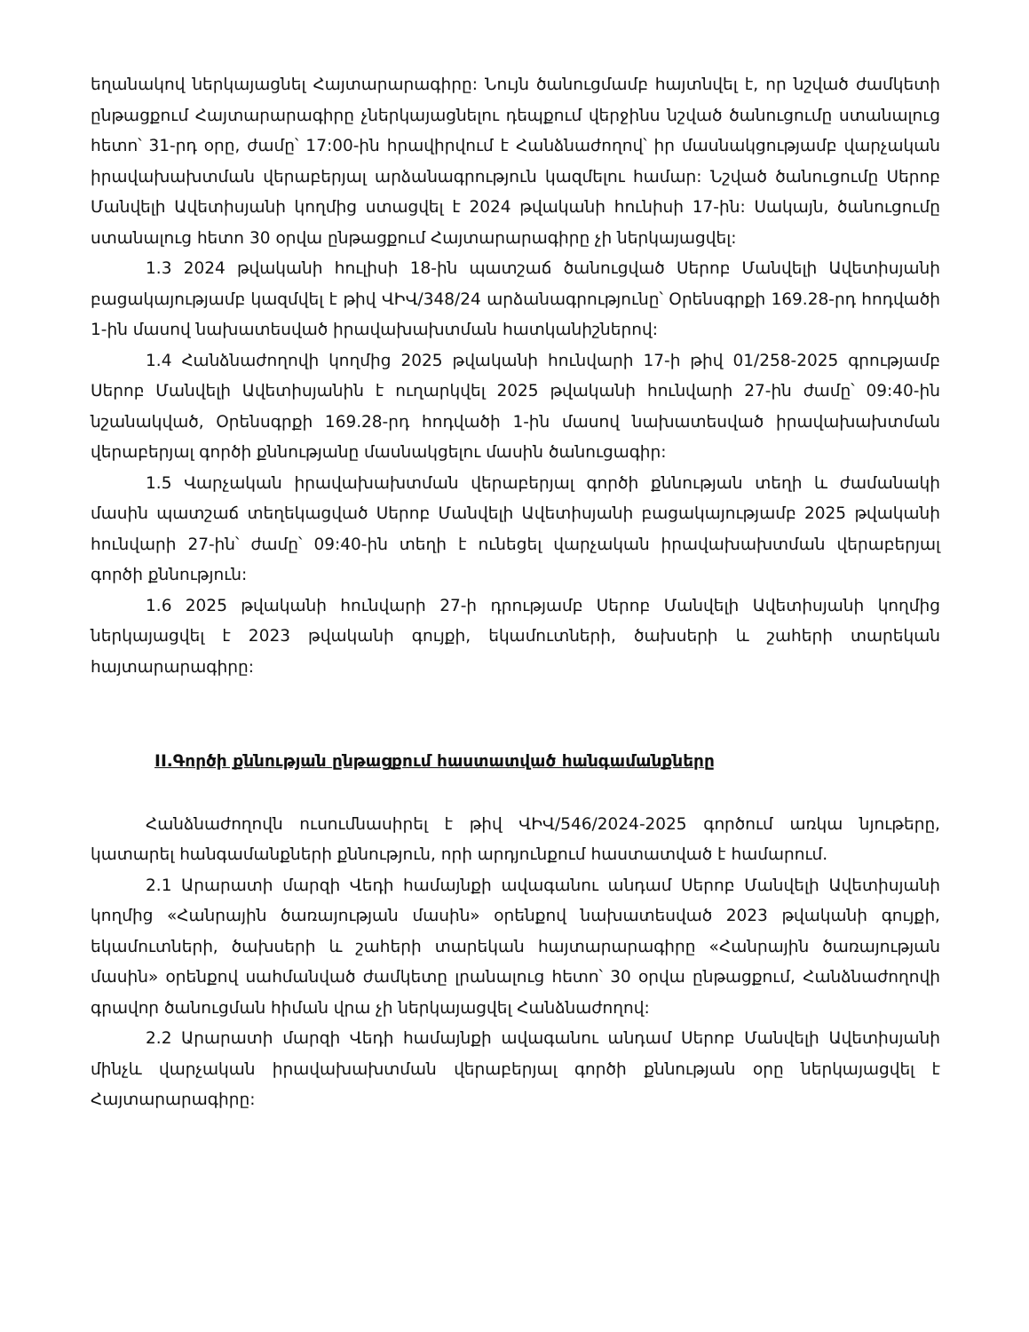եղանակով ներկայացնել Հայտարարագիրը: Նույն ծանուցմամբ հայտնվել է, որ նշված ժամկետի ընթացքում Հայտարարագիրը չներկայացնելու դեպքում վերջինս նշված ծանուցումը ստանալուց հետո՝ 31-րդ օրը, ժամը՝ 17:00-ին հրավիրվում է Հանձնաժողով՝ իր մասնակցությամբ վարչական իրավախախտման վերաբերյալ արձանագրություն կազմելու համար: Նշված ծանուցումը Սերոբ Մանվելի Ավետիսյանի կողմից ստացվել է 2024 թվականի հունիսի 17-ին: Սակայն, ծանուցումը ստանալուց հետո 30 օրվա ընթացքում Հայտարարագիրը չի ներկայացվել:
1.3 2024 թվականի հուլիսի 18-ին պատշաճ ծանուցված Սերոբ Մանվելի Ավետիսյանի բացակայությամբ կազմվել է թիվ ՎԻՎ/348/24 արձանագրությունը՝ Օրենսգրքի 169.28-րդ հոդվածի 1-ին մասով նախատեսված իրավախախտման հատկանիշներով:
1.4 Հանձնաժողովի կողմից 2025 թվականի հունվարի 17-ի թիվ 01/258-2025 գրությամբ Սերոբ Մանվելի Ավետիսյանին է ուղարկվել 2025 թվականի հունվարի 27-ին ժամը՝ 09:40-ին նշանակված, Օրենսգրքի 169.28-րդ հոդվածի 1-ին մասով նախատեսված իրավախախտման վերաբերյալ գործի քննությանը մասնակցելու մասին ծանուցագիր:
1.5 Վարչական իրավախախտման վերաբերյալ գործի քննության տեղի և ժամանակի մասին պատշաճ տեղեկացված Սերոբ Մանվելի Ավետիսյանի բացակայությամբ 2025 թվականի հունվարի 27-ին՝ ժամը՝ 09:40-ին տեղի է ունեցել վարչական իրավախախտման վերաբերյալ գործի քննություն:
1.6 2025 թվականի հունվարի 27-ի դրությամբ Սերոբ Մանվելի Ավետիսյանի կողմից ներկայացվել է 2023 թվականի գույքի, եկամուտների, ծախսերի և շահերի տարեկան հայտարարագիրը:
II.Գործի քննության ընթացքում հաստատված հանգամանքները
Հանձնաժողովն ուսումնասիրել է թիվ ՎԻՎ/546/2024-2025 գործում առկա նյութերը, կատարել հանգամանքների քննություն, որի արդյունքում հաստատված է համարում.
2.1 Արարատի մարզի Վեդի համայնքի ավագանու անդամ Սերոբ Մանվելի Ավետիսյանի կողմից «Հանրային ծառայության մասին» օրենքով նախատեսված 2023 թվականի գույքի, եկամուտների, ծախսերի և շահերի տարեկան հայտարարագիրը «Հանրային ծառայության մասին» օրենքով սահմանված ժամկետը լրանալուց հետո՝ 30 օրվա ընթացքում, Հանձնաժողովի գրավոր ծանուցման հիման վրա չի ներկայացվել Հանձնաժողով:
2.2 Արարատի մարզի Վեդի համայնքի ավագանու անդամ Սերոբ Մանվելի Ավետիսյանի մինչև վարչական իրավախախտման վերաբերյալ գործի քննության օրը ներկայացվել է Հայտարարագիրը: